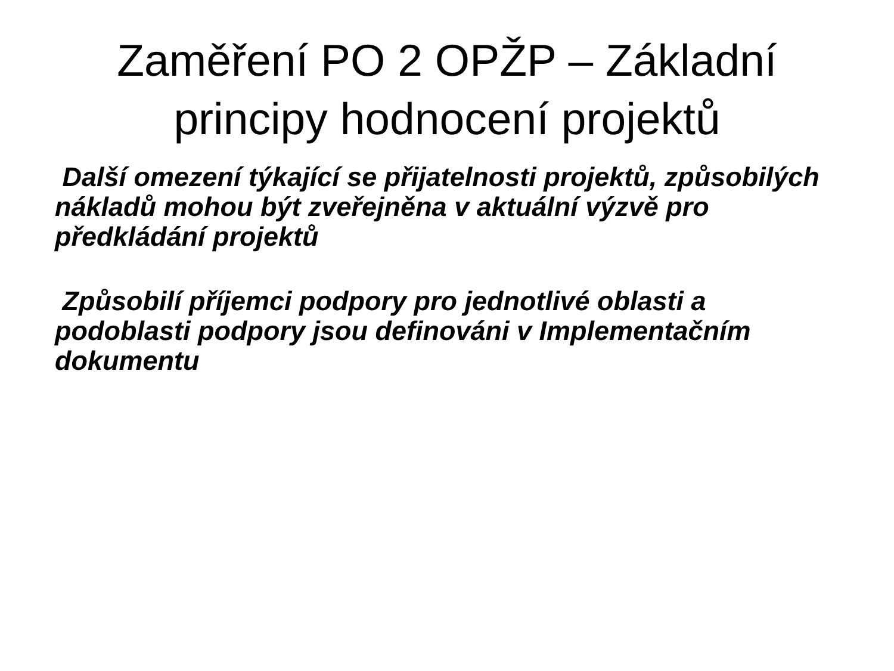Zaměření PO 2 OPŽP – Základní
principy hodnocení projektů
Další omezení týkající se přijatelnosti projektů, způsobilých nákladů mohou být zveřejněna v aktuální výzvě pro předkládání projektů
Způsobilí příjemci podpory pro jednotlivé oblasti a podoblasti podpory jsou definováni v Implementačním dokumentu